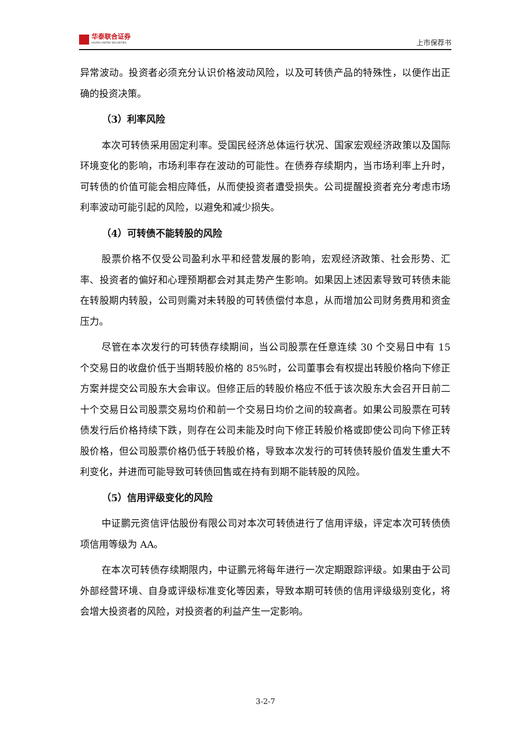华泰联合证券
HUATAI UNITED SECURITIES
上市保荐书
异常波动。投资者必须充分认识价格波动风险，以及可转债产品的特殊性，以便作出正确的投资决策。
（3）利率风险
本次可转债采用固定利率。受国民经济总体运行状况、国家宏观经济政策以及国际环境变化的影响，市场利率存在波动的可能性。在债券存续期内，当市场利率上升时，可转债的价值可能会相应降低，从而使投资者遭受损失。公司提醒投资者充分考虑市场利率波动可能引起的风险，以避免和减少损失。
（4）可转债不能转股的风险
股票价格不仅受公司盈利水平和经营发展的影响，宏观经济政策、社会形势、汇率、投资者的偏好和心理预期都会对其走势产生影响。如果因上述因素导致可转债未能在转股期内转股，公司则需对未转股的可转债偿付本息，从而增加公司财务费用和资金压力。
尽管在本次发行的可转债存续期间，当公司股票在任意连续 30 个交易日中有 15 个交易日的收盘价低于当期转股价格的 85%时，公司董事会有权提出转股价格向下修正方案并提交公司股东大会审议。但修正后的转股价格应不低于该次股东大会召开日前二十个交易日公司股票交易均价和前一个交易日均价之间的较高者。如果公司股票在可转债发行后价格持续下跌，则存在公司未能及时向下修正转股价格或即使公司向下修正转股价格，但公司股票价格仍低于转股价格，导致本次发行的可转债转股价值发生重大不利变化，并进而可能导致可转债回售或在持有到期不能转股的风险。
（5）信用评级变化的风险
中证鹏元资信评估股份有限公司对本次可转债进行了信用评级，评定本次可转债债项信用等级为 AA。
在本次可转债存续期限内，中证鹏元将每年进行一次定期跟踪评级。如果由于公司外部经营环境、自身或评级标准变化等因素，导致本期可转债的信用评级级别变化，将会增大投资者的风险，对投资者的利益产生一定影响。
3-2-7